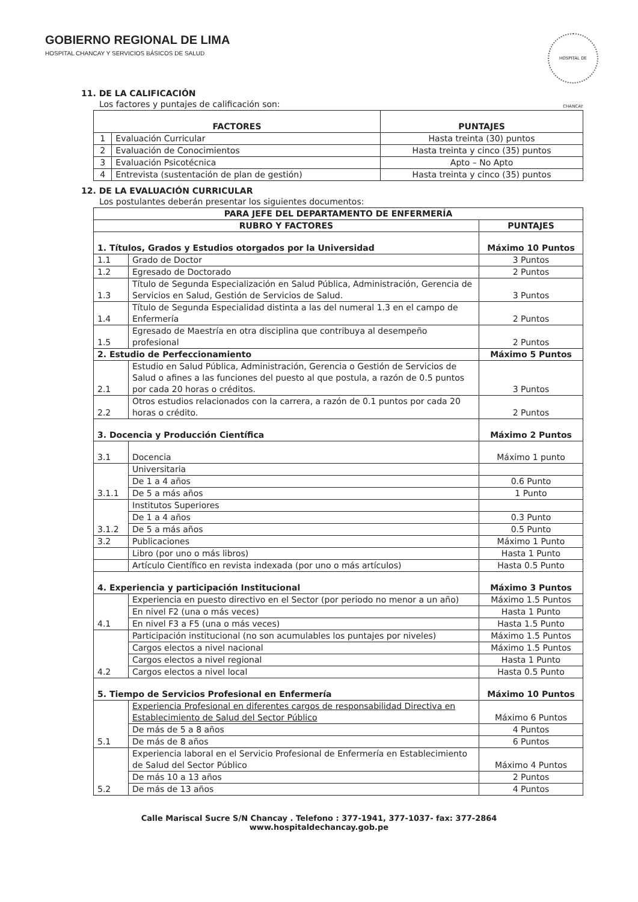GOBIERNO REGIONAL DE LIMA
HOSPITAL CHANCAY Y SERVICIOS BÁSICOS DE SALUD
HOSPITAL DE CHANCAY
11. DE LA CALIFICACIÓN
Los factores y puntajes de calificación son:
| FACTORES | | PUNTAJES |
| --- | --- | --- |
| 1 | Evaluación Curricular | Hasta treinta (30) puntos |
| 2 | Evaluación de Conocimientos | Hasta treinta y cinco (35) puntos |
| 3 | Evaluación Psicotécnica | Apto – No Apto |
| 4 | Entrevista (sustentación de plan de gestión) | Hasta treinta y cinco (35) puntos |
12. DE LA EVALUACIÓN CURRICULAR
Los postulantes deberán presentar los siguientes documentos:
| PARA JEFE DEL DEPARTAMENTO DE ENFERMERÍA | | |
| --- | --- | --- |
| RUBRO Y FACTORES | | PUNTAJES |
| 1. Títulos, Grados y Estudios otorgados por la Universidad | | Máximo 10 Puntos |
| 1.1 | Grado de Doctor | 3 Puntos |
| 1.2 | Egresado de Doctorado | 2 Puntos |
| 1.3 | Título de Segunda Especialización en Salud Pública, Administración, Gerencia de Servicios en Salud, Gestión de Servicios de Salud. | 3 Puntos |
| 1.4 | Título de Segunda Especialidad distinta a las del numeral 1.3 en el campo de Enfermería | 2 Puntos |
| 1.5 | Egresado de Maestría en otra disciplina que contribuya al desempeño profesional | 2 Puntos |
| 2. Estudio de Perfeccionamiento | | Máximo 5 Puntos |
| 2.1 | Estudio en Salud Pública, Administración, Gerencia o Gestión de Servicios de Salud o afines a las funciones del puesto al que postula, a razón de 0.5 puntos por cada 20 horas o créditos. | 3 Puntos |
| 2.2 | Otros estudios relacionados con la carrera, a razón de 0.1 puntos por cada 20 horas o crédito. | 2 Puntos |
| 3. Docencia y Producción Científica | | Máximo 2 Puntos |
| 3.1 | Docencia | Máximo 1 punto |
| 3.1.1 | Universitaria | |
| | De 1 a 4 años | 0.6 Punto |
| | De 5 a más años | 1 Punto |
| 3.1.2 | Institutos Superiores | |
| | De 1 a 4 años | 0.3 Punto |
| | De 5 a más años | 0.5 Punto |
| 3.2 | Publicaciones | Máximo 1 Punto |
| | Libro (por uno o más libros) | Hasta 1 Punto |
| | Artículo Científico en revista indexada (por uno o más artículos) | Hasta 0.5 Punto |
| 4. Experiencia y participación Institucional | | Máximo 3 Puntos |
| 4.1 | Experiencia en puesto directivo en el Sector (por periodo no menor a un año) | Máximo 1.5 Puntos |
| | En nivel F2 (una o más veces) | Hasta 1 Punto |
| | En nivel F3 a F5 (una o más veces) | Hasta 1.5 Punto |
| 4.2 | Participación institucional (no son acumulables los puntajes por niveles) | Máximo 1.5 Puntos |
| | Cargos electos a nivel nacional | Máximo 1.5 Puntos |
| | Cargos electos a nivel regional | Hasta 1 Punto |
| | Cargos electos a nivel local | Hasta 0.5 Punto |
| 5. Tiempo de Servicios Profesional en Enfermería | | Máximo 10 Puntos |
| 5.1 | Experiencia Profesional en diferentes cargos de responsabilidad Directiva en Establecimiento de Salud del Sector Público | Máximo 6 Puntos |
| | De más de 5 a 8 años | 4 Puntos |
| | De más de 8 años | 6 Puntos |
| 5.2 | Experiencia laboral en el Servicio Profesional de Enfermería en Establecimiento de Salud del Sector Público | Máximo 4 Puntos |
| | De más 10 a 13 años | 2 Puntos |
| | De más de 13 años | 4 Puntos |
Calle Mariscal Sucre S/N Chancay . Telefono : 377-1941, 377-1037- fax: 377-2864
www.hospitaldechancay.gob.pe